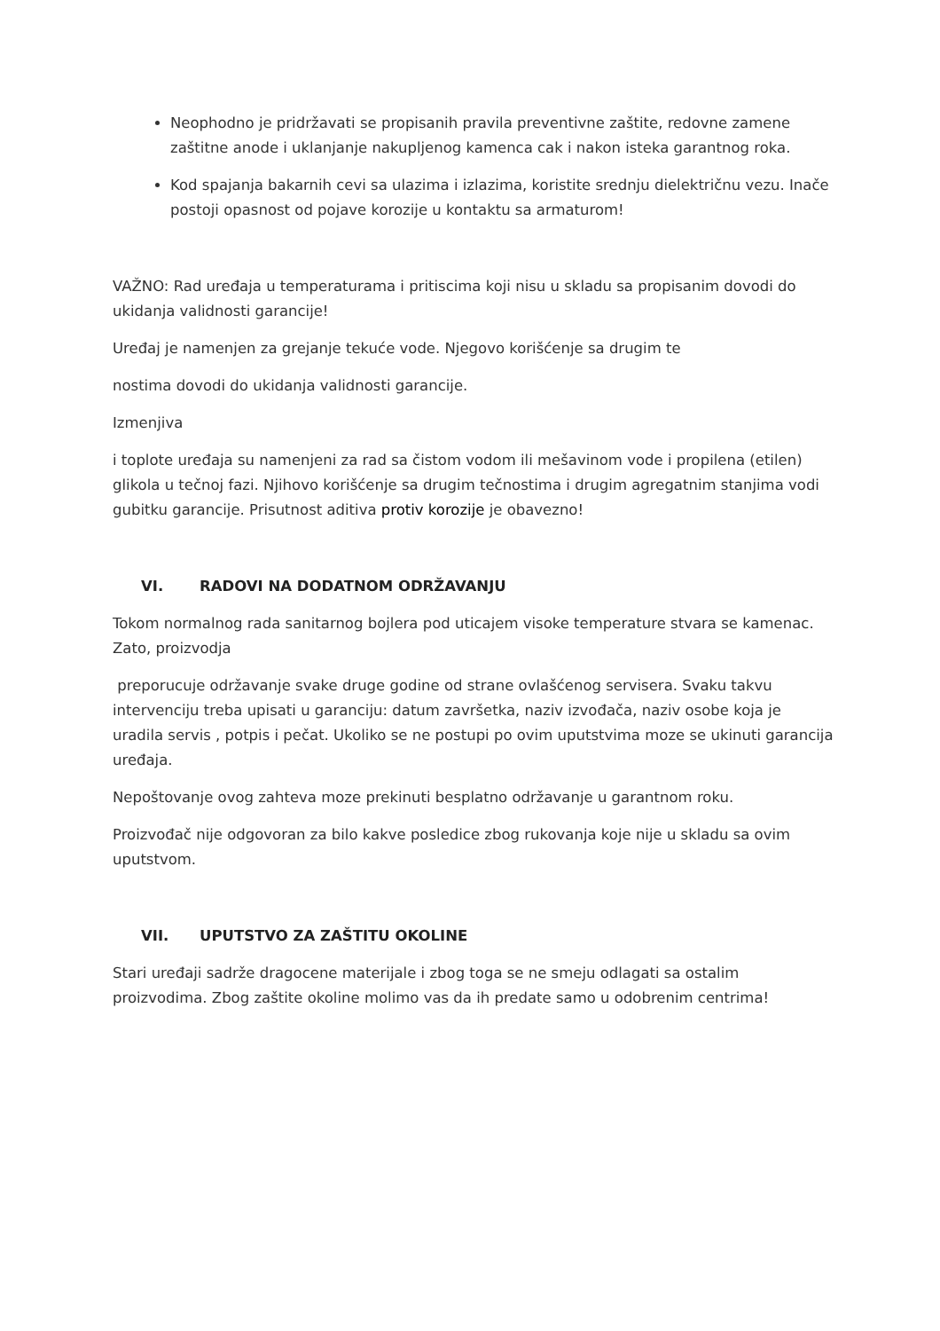Neophodno je pridržavati se propisanih pravila preventivne zaštite, redovne zamene zaštitne anode i uklanjanje nakupljenog kamenca cak i nakon isteka garantnog roka.
Kod spajanja bakarnih cevi sa ulazima i izlazima, koristite srednju dielektričnu vezu. Inače postoji opasnost od pojave korozije u kontaktu sa armaturom!
VAŽNO: Rad uređaja u temperaturama i pritiscima koji nisu u skladu sa propisanim dovodi do ukidanja validnosti garancije!
Uređaj je namenjen za grejanje tekuće vode. Njegovo korišćenje sa drugim te
nostima dovodi do ukidanja validnosti garancije.
Izmenjiva
i toplote uređaja su namenjeni za rad sa čistom vodom ili mešavinom vode i propilena (etilen) glikola u tečnoj fazi. Njihovo korišćenje sa drugim tečnostima i drugim agregatnim stanjima vodi gubitku garancije. Prisutnost aditiva protiv korozije je obavezno!
VI. RADOVI NA DODATNOM ODRŽAVANJU
Tokom normalnog rada sanitarnog bojlera pod uticajem visoke temperature stvara se kamenac. Zato, proizvodja
preporucuje održavanje svake druge godine od strane ovlašćenog servisera. Svaku takvu intervenciju treba upisati u garanciju: datum završetka, naziv izvođača, naziv osobe koja je uradila servis , potpis i pečat. Ukoliko se ne postupi po ovim uputstvima moze se ukinuti garancija uređaja.
Nepoštovanje ovog zahteva moze prekinuti besplatno održavanje u garantnom roku.
Proizvođač nije odgovoran za bilo kakve posledice zbog rukovanja koje nije u skladu sa ovim uputstvom.
VII. UPUTSTVO ZA ZAŠTITU OKOLINE
Stari uređaji sadrže dragocene materijale i zbog toga se ne smeju odlagati sa ostalim proizvodima. Zbog zaštite okoline molimo vas da ih predate samo u odobrenim centrima!